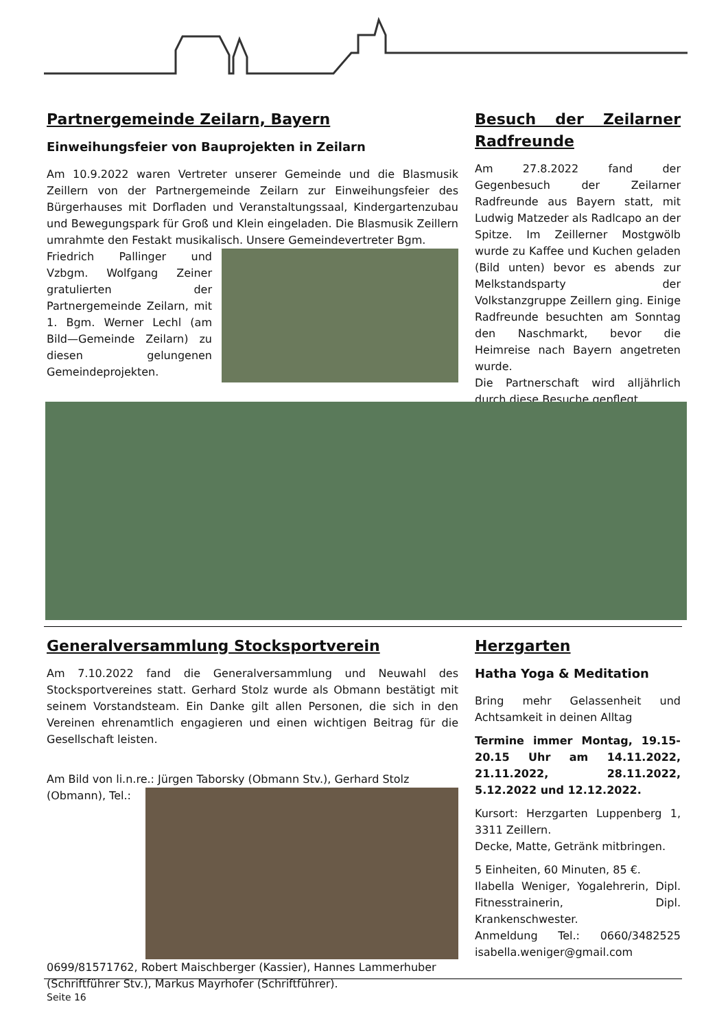Partnergemeinde Zeilarn, Bayern
Einweihungsfeier von Bauprojekten in Zeilarn
Am 10.9.2022 waren Vertreter unserer Gemeinde und die Blasmusik Zeillern von der Partnergemeinde Zeilarn zur Einweihungsfeier des Bürgerhauses mit Dorfladen und Veranstaltungssaal, Kindergartenzubau und Bewegungspark für Groß und Klein eingeladen. Die Blasmusik Zeillern umrahmte den Festakt musikalisch. Unsere Gemeindevertreter Bgm.
Friedrich Pallinger und Vzbgm. Wolfgang Zeiner gratulierten der Partnergemeinde Zeilarn, mit 1. Bgm. Werner Lechl (am Bild—Gemeinde Zeilarn) zu diesen gelungenen Gemeindeprojekten.
Besuch der Zeilarner Radfreunde
Am 27.8.2022 fand der Gegenbesuch der Zeilarner Radfreunde aus Bayern statt, mit Ludwig Matzeder als Radlcapo an der Spitze. Im Zeillerner Mostgwölb wurde zu Kaffee und Kuchen geladen (Bild unten) bevor es abends zur Melkstandsparty der Volkstanzgruppe Zeillern ging. Einige Radfreunde besuchten am Sonntag den Naschmarkt, bevor die Heimreise nach Bayern angetreten wurde.
Die Partnerschaft wird alljährlich durch diese Besuche gepflegt.
Generalversammlung Stocksportverein
Am 7.10.2022 fand die Generalversammlung und Neuwahl des Stocksportvereines statt. Gerhard Stolz wurde als Obmann bestätigt mit seinem Vorstandsteam. Ein Danke gilt allen Personen, die sich in den Vereinen ehrenamtlich engagieren und einen wichtigen Beitrag für die Gesellschaft leisten.
Am Bild von li.n.re.: Jürgen Taborsky (Obmann Stv.), Gerhard Stolz
(Obmann), Tel.: 0699/81571762, Robert Maischberger (Kassier), Hannes Lammerhuber (Schriftführer Stv.), Markus Mayrhofer (Schriftführer).
Herzgarten
Hatha Yoga & Meditation
Bring mehr Gelassenheit und Achtsamkeit in deinen Alltag
Termine immer Montag, 19.15-20.15 Uhr am 14.11.2022, 21.11.2022, 28.11.2022, 5.12.2022 und 12.12.2022.
Kursort: Herzgarten Luppenberg 1, 3311 Zeillern.
Decke, Matte, Getränk mitbringen.
5 Einheiten, 60 Minuten, 85 €.
Ilabella Weniger, Yogalehrerin, Dipl. Fitnesstrainerin, Dipl. Krankenschwester.
Anmeldung Tel.: 0660/3482525 isabella.weniger@gmail.com
Seite 16